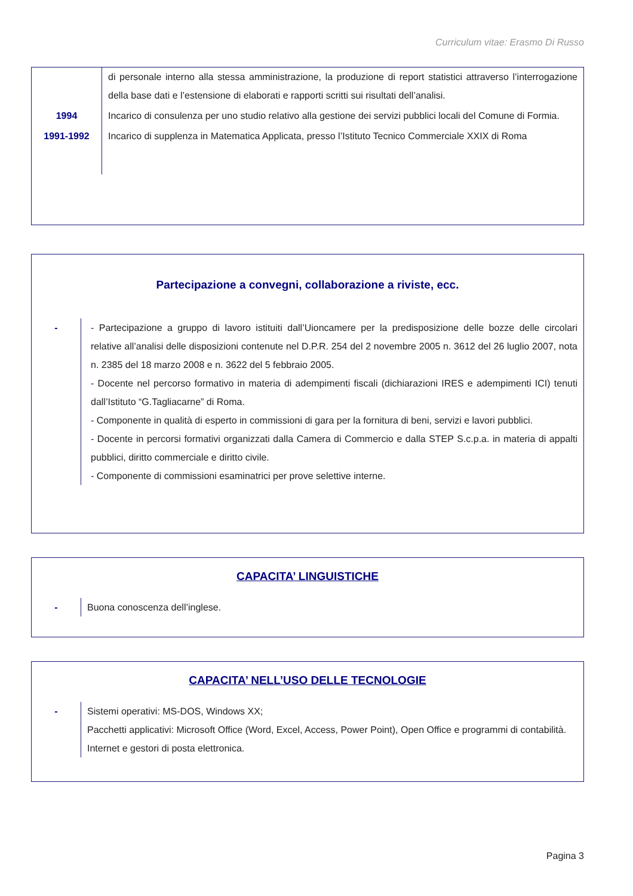Curriculum vitae: Erasmo Di Russo
di personale interno alla stessa amministrazione, la produzione di report statistici attraverso l’interrogazione della base dati e l’estensione di elaborati e rapporti scritti sui risultati dell’analisi.
1994 Incarico di consulenza per uno studio relativo alla gestione dei servizi pubblici locali del Comune di Formia.
1991-1992
Incarico di supplenza in Matematica Applicata, presso l’Istituto Tecnico Commerciale XXIX di Roma
Partecipazione a convegni, collaborazione a riviste, ecc.
- - Partecipazione a gruppo di lavoro istituiti dall’Uioncamere per la predisposizione delle bozze delle circolari relative all’analisi delle disposizioni contenute nel D.P.R. 254 del 2 novembre 2005 n. 3612 del 26 luglio 2007, nota n. 2385 del 18 marzo 2008 e n. 3622 del 5 febbraio 2005.
- Docente nel percorso formativo in materia di adempimenti fiscali (dichiarazioni IRES e adempimenti ICI) tenuti dall’Istituto “G.Tagliacarne” di Roma.
- Componente in qualità di esperto in commissioni di gara per la fornitura di beni, servizi e lavori pubblici.
- Docente in percorsi formativi organizzati dalla Camera di Commercio e dalla STEP S.c.p.a. in materia di appalti pubblici, diritto commerciale e diritto civile.
- Componente di commissioni esaminatrici per prove selettive interne.
CAPACITA’ LINGUISTICHE
- Buona conoscenza dell’inglese.
CAPACITA’ NELL’USO DELLE TECNOLOGIE
- Sistemi operativi: MS-DOS, Windows XX;
Pacchetti applicativi: Microsoft Office (Word, Excel, Access, Power Point), Open Office e programmi di contabilità.
Internet e gestori di posta elettronica.
Pagina 3